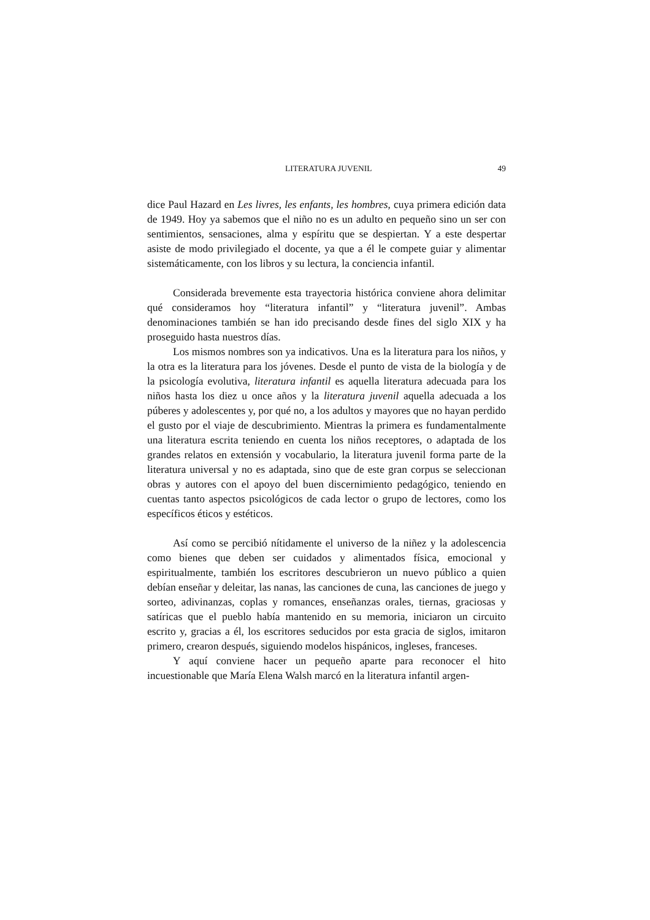LITERATURA JUVENIL 49
dice Paul Hazard en Les livres, les enfants, les hombres, cuya primera edición data de 1949. Hoy ya sabemos que el niño no es un adulto en pequeño sino un ser con sentimientos, sensaciones, alma y espíritu que se despiertan. Y a este despertar asiste de modo privilegiado el docente, ya que a él le compete guiar y alimentar sistemáticamente, con los libros y su lectura, la conciencia infantil.
Considerada brevemente esta trayectoria histórica conviene ahora delimitar qué consideramos hoy “literatura infantil” y “literatura juvenil”. Ambas denominaciones también se han ido precisando desde fines del siglo XIX y ha proseguido hasta nuestros días.
Los mismos nombres son ya indicativos. Una es la literatura para los niños, y la otra es la literatura para los jóvenes. Desde el punto de vista de la biología y de la psicología evolutiva, literatura infantil es aquella literatura adecuada para los niños hasta los diez u once años y la literatura juvenil aquella adecuada a los púberes y adolescentes y, por qué no, a los adultos y mayores que no hayan perdido el gusto por el viaje de descubrimiento. Mientras la primera es fundamentalmente una literatura escrita teniendo en cuenta los niños receptores, o adaptada de los grandes relatos en extensión y vocabulario, la literatura juvenil forma parte de la literatura universal y no es adaptada, sino que de este gran corpus se seleccionan obras y autores con el apoyo del buen discernimiento pedagógico, teniendo en cuentas tanto aspectos psicológicos de cada lector o grupo de lectores, como los específicos éticos y estéticos.
Así como se percibió nítidamente el universo de la niñez y la adolescencia como bienes que deben ser cuidados y alimentados física, emocional y espiritualmente, también los escritores descubrieron un nuevo público a quien debían enseñar y deleitar, las nanas, las canciones de cuna, las canciones de juego y sorteo, adivinanzas, coplas y romances, enseñanzas orales, tiernas, graciosas y satíricas que el pueblo había mantenido en su memoria, iniciaron un circuito escrito y, gracias a él, los escritores seducidos por esta gracia de siglos, imitaron primero, crearon después, siguiendo modelos hispánicos, ingleses, franceses.
Y aquí conviene hacer un pequeño aparte para reconocer el hito incuestionable que María Elena Walsh marcó en la literatura infantil argen-